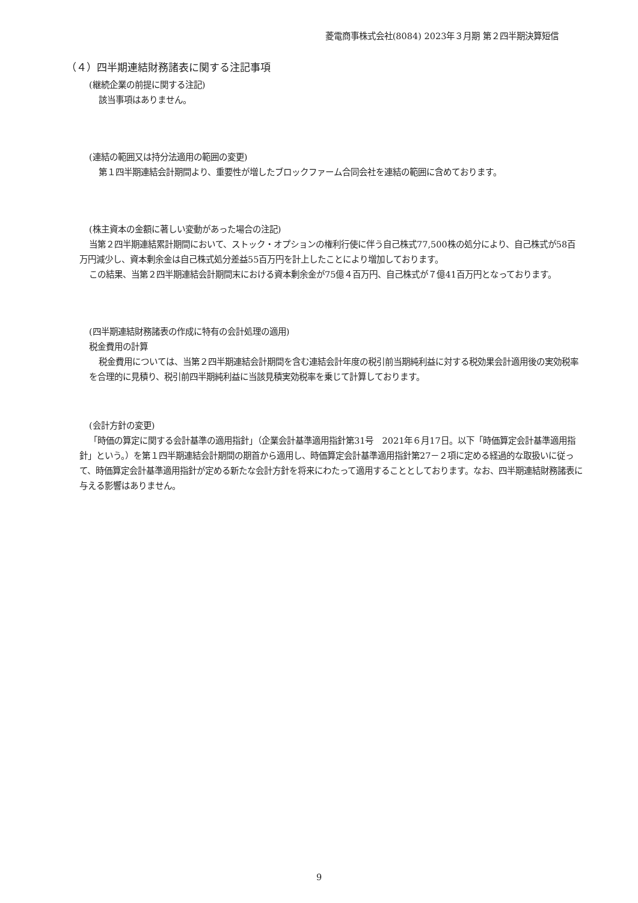菱電商事株式会社(8084) 2023年３月期 第２四半期決算短信
（４）四半期連結財務諸表に関する注記事項
(継続企業の前提に関する注記)
該当事項はありません。
(連結の範囲又は持分法適用の範囲の変更)
第１四半期連結会計期間より、重要性が増したブロックファーム合同会社を連結の範囲に含めております。
(株主資本の金額に著しい変動があった場合の注記)
当第２四半期連結累計期間において、ストック・オプションの権利行使に伴う自己株式77,500株の処分により、自己株式が58百万円減少し、資本剰余金は自己株式処分差益55百万円を計上したことにより増加しております。
この結果、当第２四半期連結会計期間末における資本剰余金が75億４百万円、自己株式が７億41百万円となっております。
(四半期連結財務諸表の作成に特有の会計処理の適用)
税金費用の計算
税金費用については、当第２四半期連結会計期間を含む連結会計年度の税引前当期純利益に対する税効果会計適用後の実効税率を合理的に見積り、税引前四半期純利益に当該見積実効税率を乗じて計算しております。
(会計方針の変更)
「時価の算定に関する会計基準の適用指針」（企業会計基準適用指針第31号　2021年６月17日。以下「時価算定会計基準適用指針」という。）を第１四半期連結会計期間の期首から適用し、時価算定会計基準適用指針第27－２項に定める経過的な取扱いに従って、時価算定会計基準適用指針が定める新たな会計方針を将来にわたって適用することとしております。なお、四半期連結財務諸表に与える影響はありません。
9